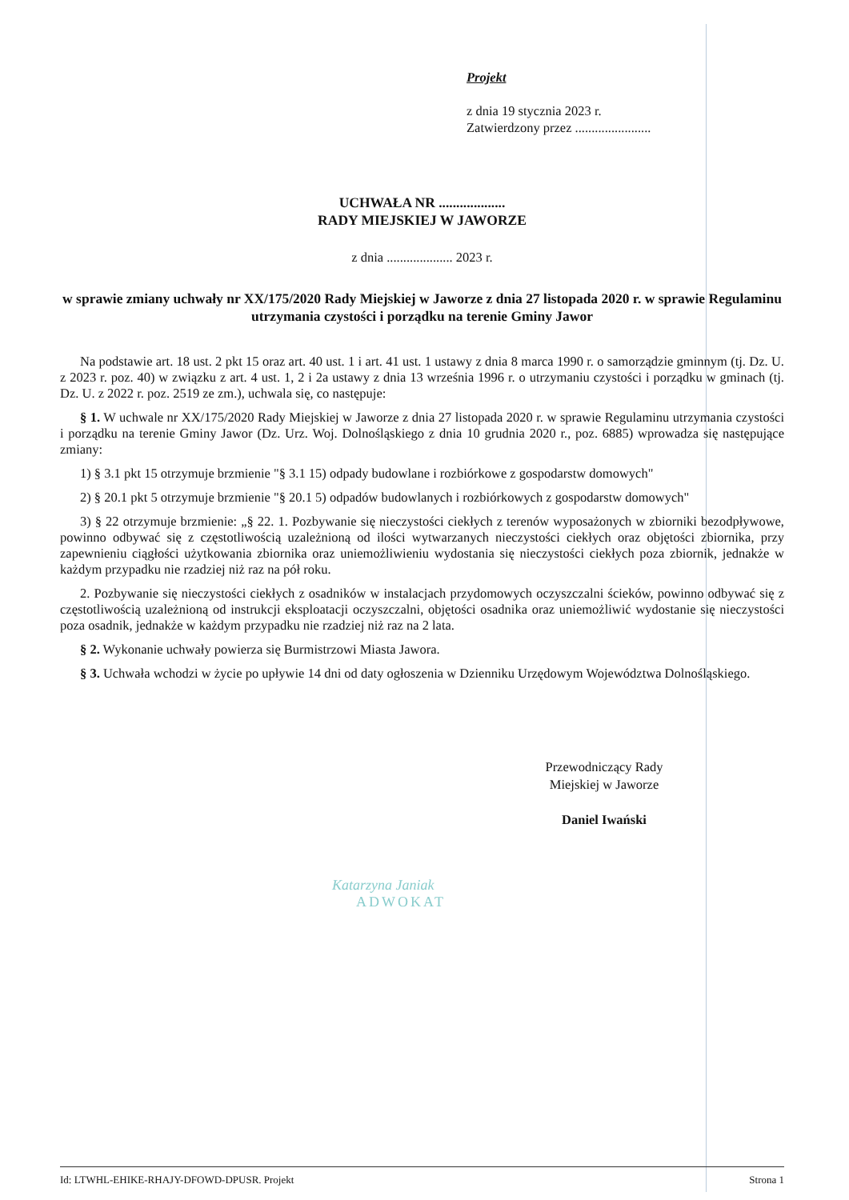Projekt
z dnia 19 stycznia 2023 r.
Zatwierdzony przez .......................
UCHWAŁA NR ...................
RADY MIEJSKIEJ W JAWORZE
z dnia .................... 2023 r.
w sprawie zmiany uchwały nr XX/175/2020 Rady Miejskiej w Jaworze z dnia 27 listopada 2020 r. w sprawie Regulaminu utrzymania czystości i porządku na terenie Gminy Jawor
Na podstawie art. 18 ust. 2 pkt 15 oraz art. 40 ust. 1 i art. 41 ust. 1 ustawy z dnia 8 marca 1990 r. o samorządzie gminnym (tj. Dz. U. z 2023 r. poz. 40) w związku z art. 4 ust. 1, 2 i 2a ustawy z dnia 13 września 1996 r. o utrzymaniu czystości i porządku w gminach (tj. Dz. U. z 2022 r. poz. 2519 ze zm.), uchwala się, co następuje:
§ 1. W uchwale nr XX/175/2020 Rady Miejskiej w Jaworze z dnia 27 listopada 2020 r. w sprawie Regulaminu utrzymania czystości i porządku na terenie Gminy Jawor (Dz. Urz. Woj. Dolnośląskiego z dnia 10 grudnia 2020 r., poz. 6885) wprowadza się następujące zmiany:
1) § 3.1 pkt 15 otrzymuje brzmienie "§ 3.1 15) odpady budowlane i rozbiórkowe z gospodarstw domowych"
2) § 20.1 pkt 5 otrzymuje brzmienie "§ 20.1 5) odpadów budowlanych i rozbiórkowych z gospodarstw domowych"
3) § 22 otrzymuje brzmienie: „§ 22. 1. Pozbywanie się nieczystości ciekłych z terenów wyposażonych w zbiorniki bezodpływowe, powinno odbywać się z częstotliwością uzależnioną od ilości wytwarzanych nieczystości ciekłych oraz objętości zbiornika, przy zapewnieniu ciągłości użytkowania zbiornika oraz uniemożliwieniu wydostania się nieczystości ciekłych poza zbiornik, jednakże w każdym przypadku nie rzadziej niż raz na pół roku.
2. Pozbywanie się nieczystości ciekłych z osadników w instalacjach przydomowych oczyszczalni ścieków, powinno odbywać się z częstotliwością uzależnioną od instrukcji eksploatacji oczyszczalni, objętości osadnika oraz uniemożliwić wydostanie się nieczystości poza osadnik, jednakże w każdym przypadku nie rzadziej niż raz na 2 lata.
§ 2. Wykonanie uchwały powierza się Burmistrzowi Miasta Jawora.
§ 3. Uchwała wchodzi w życie po upływie 14 dni od daty ogłoszenia w Dzienniku Urzędowym Województwa Dolnośląskiego.
Przewodniczący Rady
Miejskiej w Jaworze
Daniel Iwański
Katarzyna Janiak
ADWOKAT
Id: LTWHL-EHIKE-RHAJY-DFOWD-DPUSR. Projekt Strona 1